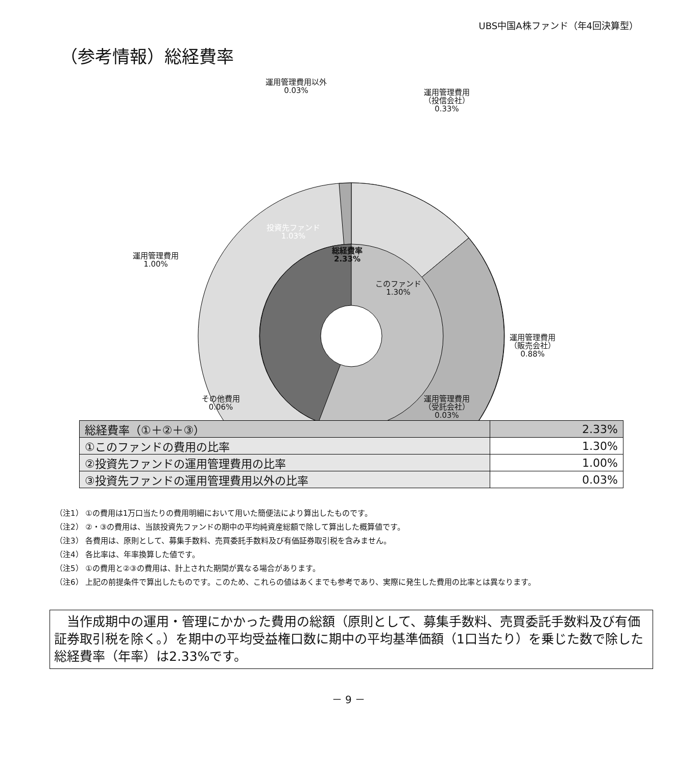UBS中国A株ファンド（年4回決算型）
（参考情報）総経費率
運用管理費用以外
0.03%
運用管理費用
（投信会社）
0.33%
運用管理費用
1.00%
投資先ファンド
1.03%
総経費率
2.33%
このファンド
1.30%
運用管理費用
（販売会社）
0.88%
その他費用
0.06%
運用管理費用
（受託会社）
0.03%
| 総経費率（①＋②＋③） | 2.33% |
| ①このファンドの費用の比率 | 1.30% |
| ②投資先ファンドの運用管理費用の比率 | 1.00% |
| ③投資先ファンドの運用管理費用以外の比率 | 0.03% |
（注1） ①の費用は1万口当たりの費用明細において用いた簡便法により算出したものです。
（注2） ②・③の費用は、当該投資先ファンドの期中の平均純資産総額で除して算出した概算値です。
（注3） 各費用は、原則として、募集手数料、売買委託手数料及び有価証券取引税を含みません。
（注4） 各比率は、年率換算した値です。
（注5） ①の費用と②③の費用は、計上された期間が異なる場合があります。
（注6） 上記の前提条件で算出したものです。このため、これらの値はあくまでも参考であり、実際に発生した費用の比率とは異なります。
　当作成期中の運用・管理にかかった費用の総額（原則として、募集手数料、売買委託手数料及び有価証券取引税を除く。）を期中の平均受益権口数に期中の平均基準価額（1口当たり）を乗じた数で除した総経費率（年率）は2.33%です。
－ 9 －